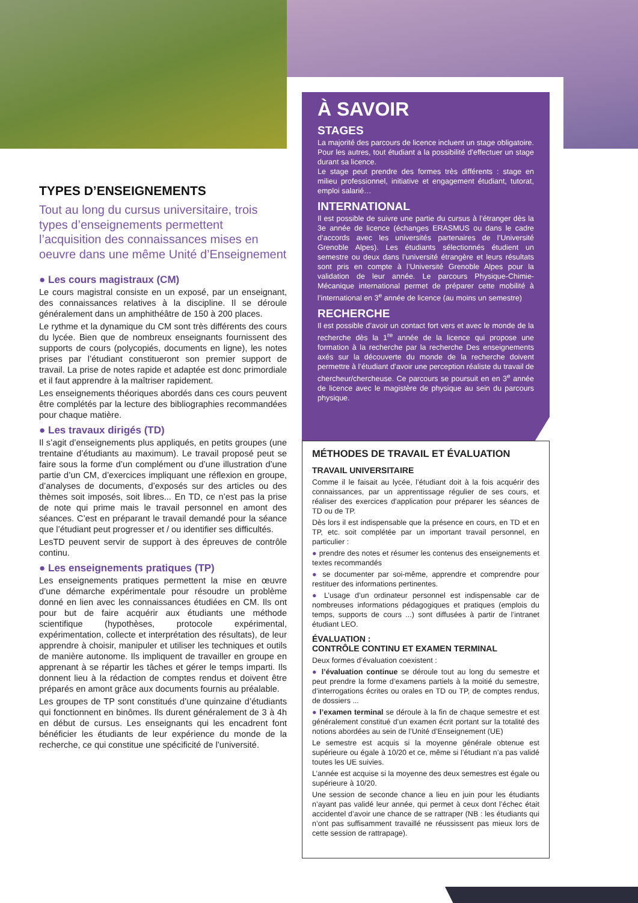À SAVOIR
STAGES
La majorité des parcours de licence incluent un stage obligatoire. Pour les autres, tout étudiant a la possibilité d’effectuer un stage durant sa licence.
Le stage peut prendre des formes très différents : stage en milieu professionnel, initiative et engagement étudiant, tutorat, emploi salarié…
INTERNATIONAL
Il est possible de suivre une partie du cursus à l’étranger dès la 3e année de licence (échanges ERASMUS ou dans le cadre d’accords avec les universités partenaires de l’Université Grenoble Alpes). Les étudiants sélectionnés étudient un semestre ou deux dans l’université étrangère et leurs résultats sont pris en compte à l’Université Grenoble Alpes pour la validation de leur année. Le parcours Physique-Chimie-Mécanique international permet de préparer cette mobilité à l’international en 3<sup>e</sup> année de licence (au moins un semestre)
RECHERCHE
Il est possible d’avoir un contact fort vers et avec le monde de la recherche dès la 1<sup>re</sup> année de la licence qui propose une formation à la recherche par la recherche Des enseignements axés sur la découverte du monde de la recherche doivent permettre à l’étudiant d’avoir une perception réaliste du travail de chercheur/chercheuse. Ce parcours se poursuit en en 3<sup>e</sup> année de licence avec le magistère de physique au sein du parcours physique.
TYPES D’ENSEIGNEMENTS
Tout au long du cursus universitaire, trois types d’enseignements permettent l’acquisition des connaissances mises en oeuvre dans une même Unité d’Enseignement
● Les cours magistraux (CM)
Le cours magistral consiste en un exposé, par un enseignant, des connaissances relatives à la discipline. Il se déroule généralement dans un amphithéâtre de 150 à 200 places.
Le rythme et la dynamique du CM sont très différents des cours du lycée. Bien que de nombreux enseignants fournissent des supports de cours (polycopiés, documents en ligne), les notes prises par l’étudiant constitueront son premier support de travail. La prise de notes rapide et adaptée est donc primordiale et il faut apprendre à la maîtriser rapidement.
Les enseignements théoriques abordés dans ces cours peuvent être complétés par la lecture des bibliographies recommandées pour chaque matière.
● Les travaux dirigés (TD)
Il s’agit d’enseignements plus appliqués, en petits groupes (une trentaine d’étudiants au maximum). Le travail proposé peut se faire sous la forme d’un complément ou d’une illustration d’une partie d’un CM, d’exercices impliquant une réflexion en groupe, d’analyses de documents, d’exposés sur des articles ou des thèmes soit imposés, soit libres... En TD, ce n’est pas la prise de note qui prime mais le travail personnel en amont des séances. C’est en préparant le travail demandé pour la séance que l’étudiant peut progresser et / ou identifier ses difficultés.
LesTD peuvent servir de support à des épreuves de contrôle continu.
● Les enseignements pratiques (TP)
Les enseignements pratiques permettent la mise en œuvre d’une démarche expérimentale pour résoudre un problème donné en lien avec les connaissances étudiées en CM. Ils ont pour but de faire acquérir aux étudiants une méthode scientifique (hypothèses, protocole expérimental, expérimentation, collecte et interprétation des résultats), de leur apprendre à choisir, manipuler et utiliser les techniques et outils de manière autonome. Ils impliquent de travailler en groupe en apprenant à se répartir les tâches et gérer le temps imparti. Ils donnent lieu à la rédaction de comptes rendus et doivent être préparés en amont grâce aux documents fournis au préalable.
Les groupes de TP sont constitués d’une quinzaine d’étudiants qui fonctionnent en binômes. Ils durent généralement de 3 à 4h en début de cursus. Les enseignants qui les encadrent font bénéficier les étudiants de leur expérience du monde de la recherche, ce qui constitue une spécificité de l’université.
MÉTHODES DE TRAVAIL ET ÉVALUATION
TRAVAIL UNIVERSITAIRE
Comme il le faisait au lycée, l’étudiant doit à la fois acquérir des connaissances, par un apprentissage régulier de ses cours, et réaliser des exercices d’application pour préparer les séances de TD ou de TP.
Dès lors il est indispensable que la présence en cours, en TD et en TP, etc. soit complétée par un important travail personnel, en particulier :
● prendre des notes et résumer les contenus des enseignements et textes recommandés
● se documenter par soi-même, apprendre et comprendre pour restituer des informations pertinentes.
● L’usage d’un ordinateur personnel est indispensable car de nombreuses informations pédagogiques et pratiques (emplois du temps, supports de cours ...) sont diffusées à partir de l’intranet étudiant LEO.
ÉVALUATION :
CONTRÔLE CONTINU ET EXAMEN TERMINAL
Deux formes d’évaluation coexistent :
● l’évaluation continue se déroule tout au long du semestre et peut prendre la forme d’examens partiels à la moitié du semestre, d’interrogations écrites ou orales en TD ou TP, de comptes rendus, de dossiers ...
● l’examen terminal se déroule à la fin de chaque semestre et est généralement constitué d’un examen écrit portant sur la totalité des notions abordées au sein de l’Unité d’Enseignement (UE)
Le semestre est acquis si la moyenne générale obtenue est supérieure ou égale à 10/20 et ce, même si l’étudiant n’a pas validé toutes les UE suivies.
L’année est acquise si la moyenne des deux semestres est égale ou supérieure à 10/20.
Une session de seconde chance a lieu en juin pour les étudiants n’ayant pas validé leur année, qui permet à ceux dont l’échec était accidentel d’avoir une chance de se rattraper (NB : les étudiants qui n’ont pas suffisamment travaillé ne réussissent pas mieux lors de cette session de rattrapage).